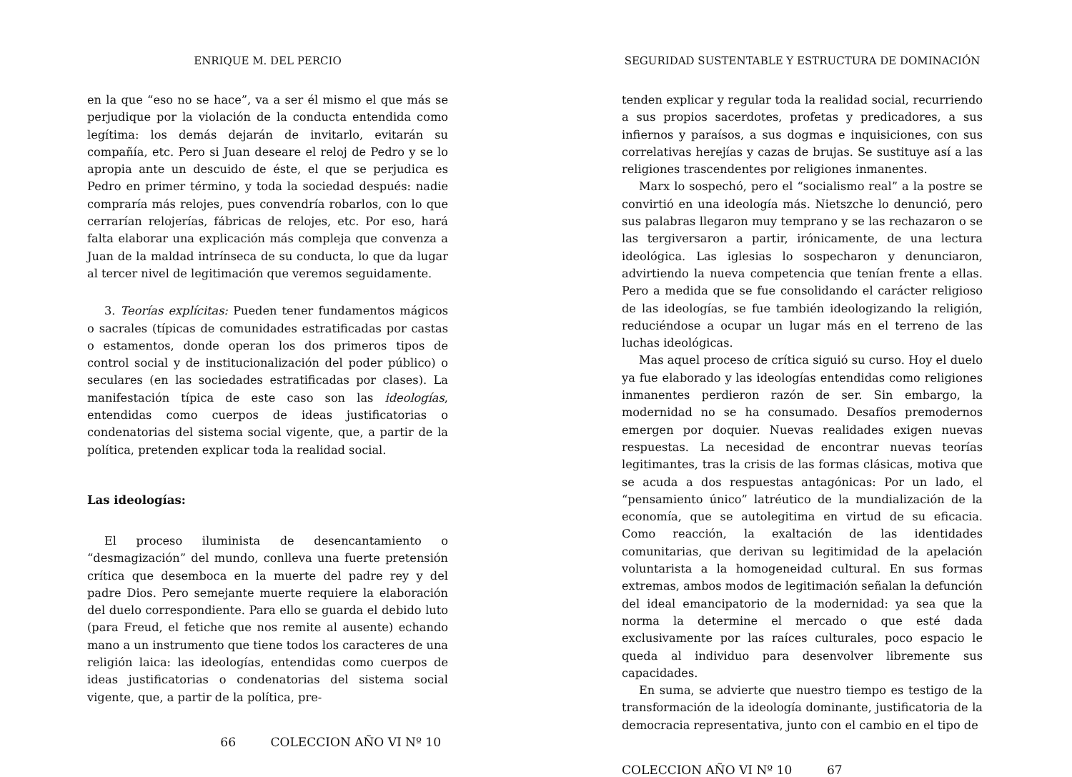ENRIQUE M. DEL PERCIO
en la que “eso no se hace”, va a ser él mismo el que más se perjudique por la violación de la conducta entendida como legítima: los demás dejarán de invitarlo, evitarán su compañía, etc. Pero si Juan deseare el reloj de Pedro y se lo apropia ante un descuido de éste, el que se perjudica es Pedro en primer término, y toda la sociedad después: nadie compraría más relojes, pues convendría robarlos, con lo que cerrarían relojerías, fábricas de relojes, etc. Por eso, hará falta elaborar una explicación más compleja que convenza a Juan de la maldad intrínseca de su conducta, lo que da lugar al tercer nivel de legitimación que veremos seguidamente.
3. Teorías explícitas: Pueden tener fundamentos mágicos o sacrales (típicas de comunidades estratificadas por castas o estamentos, donde operan los dos primeros tipos de control social y de institucionalización del poder público) o seculares (en las sociedades estratificadas por clases). La manifestación típica de este caso son las ideologías, entendidas como cuerpos de ideas justificatorias o condenatorias del sistema social vigente, que, a partir de la política, pretenden explicar toda la realidad social.
Las ideologías:
El proceso iluminista de desencantamiento o “desmagización” del mundo, conlleva una fuerte pretensión crítica que desemboca en la muerte del padre rey y del padre Dios. Pero semejante muerte requiere la elaboración del duelo correspondiente. Para ello se guarda el debido luto (para Freud, el fetiche que nos remite al ausente) echando mano a un instrumento que tiene todos los caracteres de una religión laica: las ideologías, entendidas como cuerpos de ideas justificatorias o condenatorias del sistema social vigente, que, a partir de la política, pre-
66 COLECCION AÑO VI Nº 10
SEGURIDAD SUSTENTABLE Y ESTRUCTURA DE DOMINACIÓN
tenden explicar y regular toda la realidad social, recurriendo a sus propios sacerdotes, profetas y predicadores, a sus infiernos y paraísos, a sus dogmas e inquisiciones, con sus correlativas herejías y cazas de brujas. Se sustituye así a las religiones trascendentes por religiones inmanentes.
Marx lo sospechó, pero el “socialismo real” a la postre se convirtió en una ideología más. Nietszche lo denunció, pero sus palabras llegaron muy temprano y se las rechazaron o se las tergiversaron a partir, irónicamente, de una lectura ideológica. Las iglesias lo sospecharon y denunciaron, advirtiendo la nueva competencia que tenían frente a ellas. Pero a medida que se fue consolidando el carácter religioso de las ideologías, se fue también ideologizando la religión, reduciéndose a ocupar un lugar más en el terreno de las luchas ideológicas.
Mas aquel proceso de crítica siguió su curso. Hoy el duelo ya fue elaborado y las ideologías entendidas como religiones inmanentes perdieron razón de ser. Sin embargo, la modernidad no se ha consumado. Desafíos premodernos emergen por doquier. Nuevas realidades exigen nuevas respuestas. La necesidad de encontrar nuevas teorías legitimantes, tras la crisis de las formas clásicas, motiva que se acuda a dos respuestas antagónicas: Por un lado, el “pensamiento único” latréutico de la mundialización de la economía, que se autolegitima en virtud de su eficacia. Como reacción, la exaltación de las identidades comunitarias, que derivan su legitimidad de la apelación voluntarista a la homogeneidad cultural. En sus formas extremas, ambos modos de legitimación señalan la defunción del ideal emancipatorio de la modernidad: ya sea que la norma la determine el mercado o que esté dada exclusivamente por las raíces culturales, poco espacio le queda al individuo para desenvolver libremente sus capacidades.
En suma, se advierte que nuestro tiempo es testigo de la transformación de la ideología dominante, justificatoria de la democracia representativa, junto con el cambio en el tipo de
COLECCION AÑO VI Nº 10 67